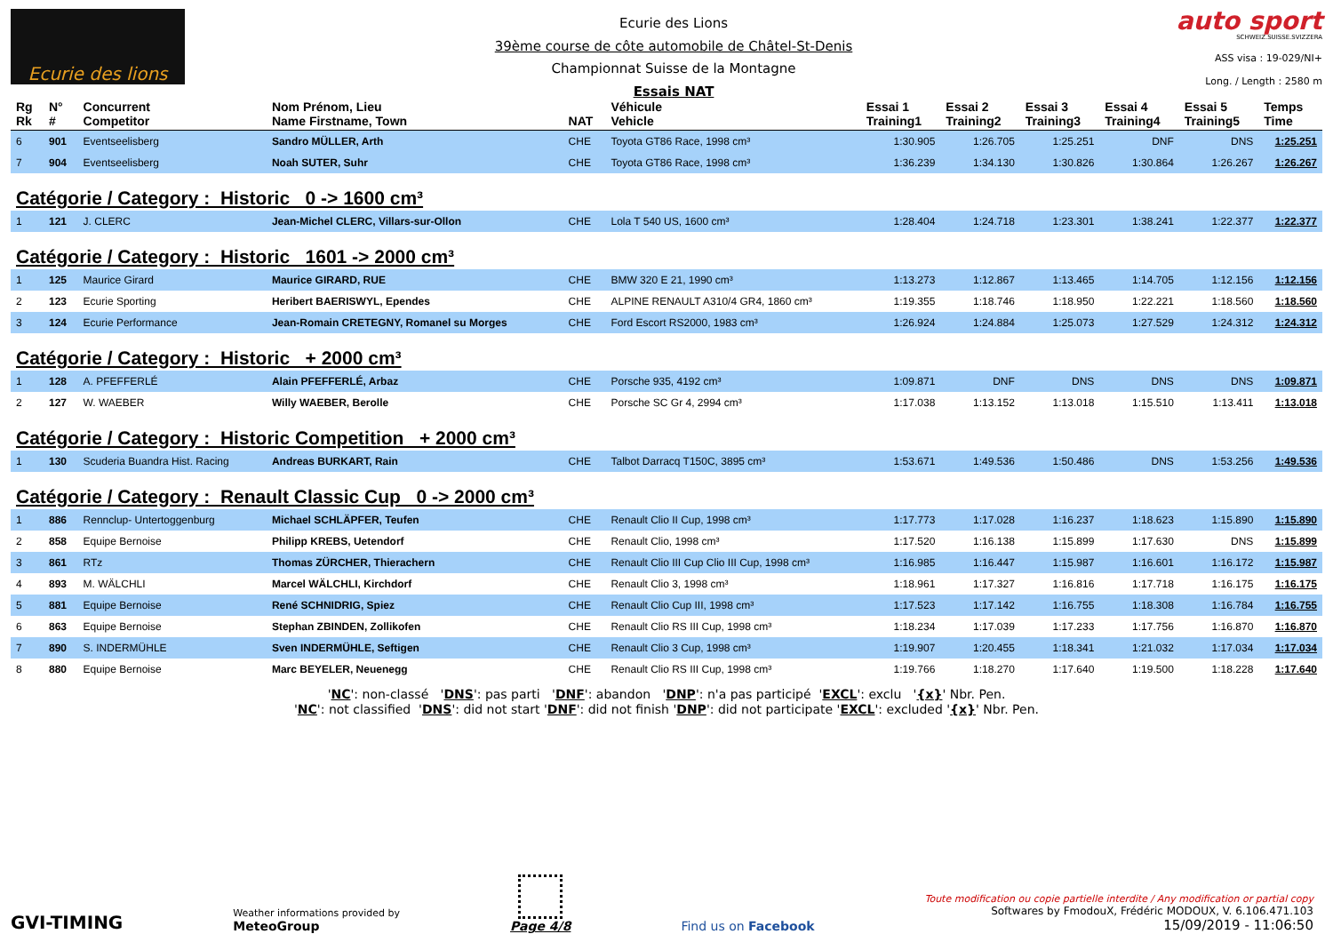Ecurie des lions
Ecurie des Lions
39ème course de côte automobile de Châtel-St-Denis
Championnat Suisse de la Montagne
Essais NAT
auto sport
SCHWEIZ.SUISSE.SVIZZERA
ASS visa : 19-029/NI+
Long. / Length : 2580 m
| Rg Rk | N° # | Concurrent Competitor | Nom Prénom, Lieu Name Firstname, Town | NAT | Véhicule Vehicle | Essai 1 Training1 | Essai 2 Training2 | Essai 3 Training3 | Essai 4 Training4 | Essai 5 Training5 | Temps Time |
| --- | --- | --- | --- | --- | --- | --- | --- | --- | --- | --- | --- |
| 6 | 901 | Eventseelisberg | Sandro MÜLLER, Arth | CHE | Toyota GT86 Race, 1998 cm³ | 1:30.905 | 1:26.705 | 1:25.251 | DNF | DNS | 1:25.251 |
| 7 | 904 | Eventseelisberg | Noah SUTER, Suhr | CHE | Toyota GT86 Race, 1998 cm³ | 1:36.239 | 1:34.130 | 1:30.826 | 1:30.864 | 1:26.267 | 1:26.267 |
| Catégorie / Category : Historic 0 -> 1600 cm³ | | | | | | | | | | | |
| 1 | 121 | J. CLERC | Jean-Michel CLERC, Villars-sur-Ollon | CHE | Lola T 540 US, 1600 cm³ | 1:28.404 | 1:24.718 | 1:23.301 | 1:38.241 | 1:22.377 | 1:22.377 |
| Catégorie / Category : Historic 1601 -> 2000 cm³ | | | | | | | | | | | |
| 1 | 125 | Maurice Girard | Maurice GIRARD, RUE | CHE | BMW 320 E 21, 1990 cm³ | 1:13.273 | 1:12.867 | 1:13.465 | 1:14.705 | 1:12.156 | 1:12.156 |
| 2 | 123 | Ecurie Sporting | Heribert BAERISWYL, Ependes | CHE | ALPINE RENAULT A310/4 GR4, 1860 cm³ | 1:19.355 | 1:18.746 | 1:18.950 | 1:22.221 | 1:18.560 | 1:18.560 |
| 3 | 124 | Ecurie Performance | Jean-Romain CRETEGNY, Romanel su Morges | CHE | Ford Escort RS2000, 1983 cm³ | 1:26.924 | 1:24.884 | 1:25.073 | 1:27.529 | 1:24.312 | 1:24.312 |
| Catégorie / Category : Historic + 2000 cm³ | | | | | | | | | | | |
| 1 | 128 | A. PFEFFERLÉ | Alain PFEFFERLÉ, Arbaz | CHE | Porsche 935, 4192 cm³ | 1:09.871 | DNF | DNS | DNS | DNS | 1:09.871 |
| 2 | 127 | W. WAEBER | Willy WAEBER, Berolle | CHE | Porsche SC Gr 4, 2994 cm³ | 1:17.038 | 1:13.152 | 1:13.018 | 1:15.510 | 1:13.411 | 1:13.018 |
| Catégorie / Category : Historic Competition + 2000 cm³ | | | | | | | | | | | |
| 1 | 130 | Scuderia Buandra Hist. Racing | Andreas BURKART, Rain | CHE | Talbot Darracq T150C, 3895 cm³ | 1:53.671 | 1:49.536 | 1:50.486 | DNS | 1:53.256 | 1:49.536 |
| Catégorie / Category : Renault Classic Cup 0 -> 2000 cm³ | | | | | | | | | | | |
| 1 | 886 | Rennclup- Untertoggenburg | Michael SCHLÄPFER, Teufen | CHE | Renault Clio II Cup, 1998 cm³ | 1:17.773 | 1:17.028 | 1:16.237 | 1:18.623 | 1:15.890 | 1:15.890 |
| 2 | 858 | Equipe Bernoise | Philipp KREBS, Uetendorf | CHE | Renault Clio, 1998 cm³ | 1:17.520 | 1:16.138 | 1:15.899 | 1:17.630 | DNS | 1:15.899 |
| 3 | 861 | RTz | Thomas ZÜRCHER, Thierachern | CHE | Renault Clio III Cup Clio III Cup, 1998 cm³ | 1:16.985 | 1:16.447 | 1:15.987 | 1:16.601 | 1:16.172 | 1:15.987 |
| 4 | 893 | M. WÄLCHLI | Marcel WÄLCHLI, Kirchdorf | CHE | Renault Clio 3, 1998 cm³ | 1:18.961 | 1:17.327 | 1:16.816 | 1:17.718 | 1:16.175 | 1:16.175 |
| 5 | 881 | Equipe Bernoise | René SCHNIDRIG, Spiez | CHE | Renault Clio Cup III, 1998 cm³ | 1:17.523 | 1:17.142 | 1:16.755 | 1:18.308 | 1:16.784 | 1:16.755 |
| 6 | 863 | Equipe Bernoise | Stephan ZBINDEN, Zollikofen | CHE | Renault Clio RS III Cup, 1998 cm³ | 1:18.234 | 1:17.039 | 1:17.233 | 1:17.756 | 1:16.870 | 1:16.870 |
| 7 | 890 | S. INDERMÜHLE | Sven INDERMÜHLE, Seftigen | CHE | Renault Clio 3 Cup, 1998 cm³ | 1:19.907 | 1:20.455 | 1:18.341 | 1:21.032 | 1:17.034 | 1:17.034 |
| 8 | 880 | Equipe Bernoise | Marc BEYELER, Neuenegg | CHE | Renault Clio RS III Cup, 1998 cm³ | 1:19.766 | 1:18.270 | 1:17.640 | 1:19.500 | 1:18.228 | 1:17.640 |
'NC': non-classé 'DNS': pas parti 'DNF': abandon 'DNP': n'a pas participé 'EXCL': exclu '{x}' Nbr. Pen.
'NC': not classified 'DNS': did not start 'DNF': did not finish 'DNP': did not participate 'EXCL': excluded '{x}' Nbr. Pen.
GVI-TIMING
Weather informations provided by
MeteoGroup
Page 4/8
Find us on Facebook
Toute modification ou copie partielle interdite / Any modification or partial copy
Softwares by FmodouX, Frédéric MODOUX, V. 6.106.471.103
15/09/2019 - 11:06:50